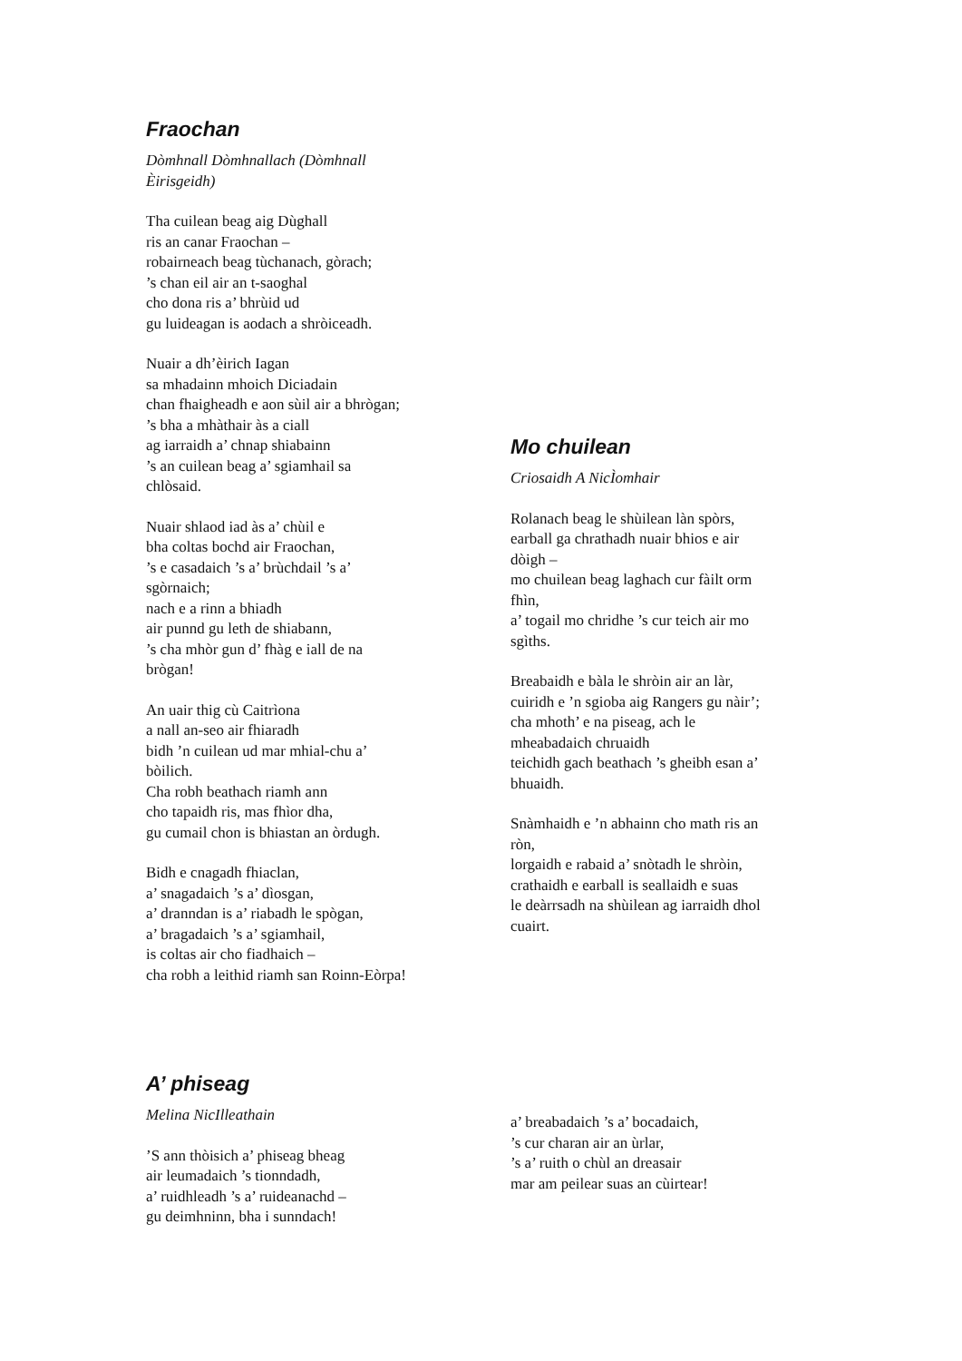Fraochan
Dòmhnall Dòmhnallach (Dòmhnall
Èirisgeidh)
Tha cuilean beag aig Dùghall
ris an canar Fraochan –
robairneach beag tùchanach, gòrach;
’s chan eil air an t-saoghal
cho dona ris a’ bhrùid ud
gu luideagan is aodach a shròiceadh.
Nuair a dh’èirich Iagan
sa mhadainn mhoich Diciadain
chan fhaigheadh e aon sùil air a bhrògan;
’s bha a mhàthair às a ciall
ag iarraidh a’ chnap shiabainn
’s an cuilean beag a’ sgiamhail sa
chlòsaid.
Nuair shlaod iad às a’ chùil e
bha coltas bochd air Fraochan,
’s e casadaich ’s a’ brùchdail ’s a’
sgòrnaich;
nach e a rinn a bhiadh
air punnd gu leth de shiabann,
’s cha mhòr gun d’ fhàg e iall de na
brògan!
An uair thig cù Caitrìona
a nall an-seo air fhiaradh
bidh ’n cuilean ud mar mhial-chu a’
bòilich.
Cha robh beathach riamh ann
cho tapaidh ris, mas fhìor dha,
gu cumail chon is bhiastan an òrdugh.
Bidh e cnagadh fhiaclan,
a’ snagadaich ’s a’ dìosgan,
a’ dranndan is a’ riabadh le spògan,
a’ bragadaich ’s a’ sgiamhail,
is coltas air cho fiadhaich –
cha robh a leithid riamh san Roinn-Eòrpa!
Mo chuilean
Criosaidh A NicÌomhair
Rolanach beag le shùilean làn spòrs,
earball ga chrathadh nuair bhios e air
dòigh –
mo chuilean beag laghach cur fàilt orm
fhìn,
a’ togail mo chridhe ’s cur teich air mo
sgìths.
Breabaidh e bàla le shròin air an làr,
cuiridh e ’n sgioba aig Rangers gu nàir’;
cha mhoth’ e na piseag, ach le
mheabadaich chruaidh
teichidh gach beathach ’s gheibh esan a’
bhuaidh.
Snàmhaidh e ’n abhainn cho math ris an
ròn,
lorgaidh e rabaid a’ snòtadh le shròin,
crathaidh e earball is seallaidh e suas
le deàrrsadh na shùilean ag iarraidh dhol
cuairt.
A’ phiseag
Melina NicIlleathain
’S ann thòisich a’ phiseag bheag
air leumadaich ’s tionndadh,
a’ ruidhleadh ’s a’ ruideanachd –
gu deimhninn, bha i sunndach!
a’ breabadaich ’s a’ bocadaich,
’s cur charan air an ùrlar,
’s a’ ruith o chùl an dreasair
mar am peilear suas an cùirtear!